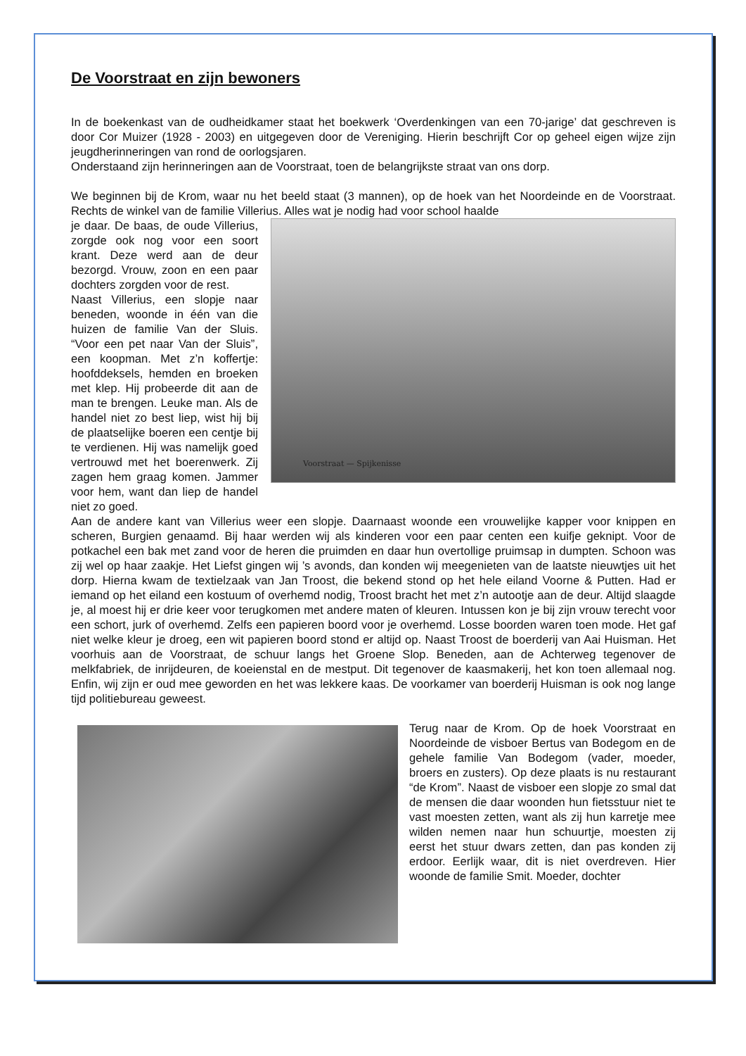De Voorstraat en zijn bewoners
In de boekenkast van de oudheidkamer staat het boekwerk ‘Overdenkingen van een 70-jarige’ dat geschreven is door Cor Muizer (1928 - 2003) en uitgegeven door de Vereniging. Hierin beschrijft Cor op geheel eigen wijze zijn jeugdherinneringen van rond de oorlogsjaren.
Onderstaand zijn herinneringen aan de Voorstraat, toen de belangrijkste straat van ons dorp.
We beginnen bij de Krom, waar nu het beeld staat (3 mannen), op de hoek van het Noordeinde en de Voorstraat. Rechts de winkel van de familie Villerius. Alles wat je nodig had voor school haalde
Voorstraat — Spijkenisse
je daar. De baas, de oude Villerius, zorgde ook nog voor een soort krant. Deze werd aan de deur bezorgd. Vrouw, zoon en een paar dochters zorgden voor de rest.
Naast Villerius, een slopje naar beneden, woonde in één van die huizen de familie Van der Sluis. “Voor een pet naar Van der Sluis”, een koopman. Met z’n koffertje: hoofddeksels, hemden en broeken met klep. Hij probeerde dit aan de man te brengen. Leuke man. Als de handel niet zo best liep, wist hij bij de plaatselijke boeren een centje bij te verdienen. Hij was namelijk goed vertrouwd met het boerenwerk. Zij zagen hem graag komen. Jammer voor hem, want dan liep de handel niet zo goed.
Aan de andere kant van Villerius weer een slopje. Daarnaast woonde een vrouwelijke kapper voor knippen en scheren, Burgien genaamd. Bij haar werden wij als kinderen voor een paar centen een kuifje geknipt. Voor de potkachel een bak met zand voor de heren die pruimden en daar hun overtollige pruimsap in dumpten. Schoon was zij wel op haar zaakje. Het Liefst gingen wij ’s avonds, dan konden wij meegenieten van de laatste nieuwtjes uit het dorp. Hierna kwam de textielzaak van Jan Troost, die bekend stond op het hele eiland Voorne & Putten. Had er iemand op het eiland een kostuum of overhemd nodig, Troost bracht het met z’n autootje aan de deur. Altijd slaagde je, al moest hij er drie keer voor terugkomen met andere maten of kleuren. Intussen kon je bij zijn vrouw terecht voor een schort, jurk of overhemd. Zelfs een papieren boord voor je overhemd. Losse boorden waren toen mode. Het gaf niet welke kleur je droeg, een wit papieren boord stond er altijd op. Naast Troost de boerderij van Aai Huisman. Het voorhuis aan de Voorstraat, de schuur langs het Groene Slop. Beneden, aan de Achterweg tegenover de melkfabriek, de inrijdeuren, de koeienstal en de mestput. Dit tegenover de kaasmakerij, het kon toen allemaal nog. Enfin, wij zijn er oud mee geworden en het was lekkere kaas. De voorkamer van boerderij Huisman is ook nog lange tijd politiebureau geweest.
Terug naar de Krom. Op de hoek Voorstraat en Noordeinde de visboer Bertus van Bodegom en de gehele familie Van Bodegom (vader, moeder, broers en zusters). Op deze plaats is nu restaurant “de Krom”. Naast de visboer een slopje zo smal dat de mensen die daar woonden hun fietsstuur niet te vast moesten zetten, want als zij hun karretje mee wilden nemen naar hun schuurtje, moesten zij eerst het stuur dwars zetten, dan pas konden zij erdoor. Eerlijk waar, dit is niet overdreven. Hier woonde de familie Smit. Moeder, dochter